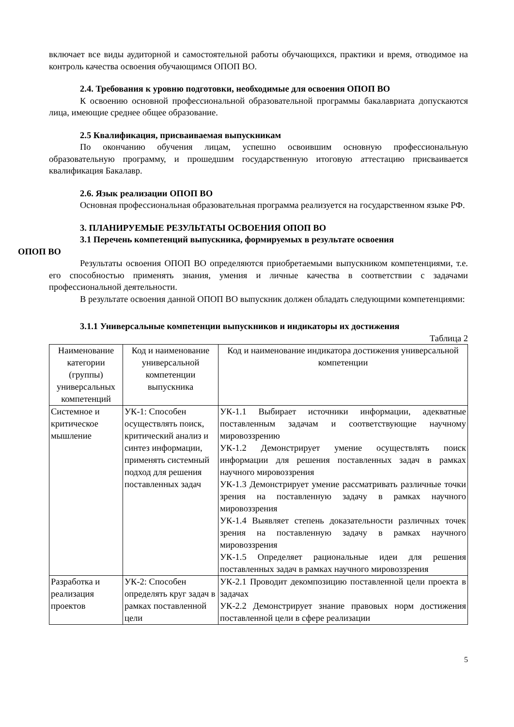включает все виды аудиторной и самостоятельной работы обучающихся, практики и время, отводимое на контроль качества освоения обучающимся ОПОП ВО.
2.4. Требования к уровню подготовки, необходимые для освоения ОПОП ВО
К освоению основной профессиональной образовательной программы бакалавриата допускаются лица, имеющие среднее общее образование.
2.5 Квалификация, присваиваемая выпускникам
По окончанию обучения лицам, успешно освоившим основную профессиональную образовательную программу, и прошедшим государственную итоговую аттестацию присваивается квалификация Бакалавр.
2.6. Язык реализации ОПОП ВО
Основная профессиональная образовательная программа реализуется на государственном языке РФ.
3. ПЛАНИРУЕМЫЕ РЕЗУЛЬТАТЫ ОСВОЕНИЯ ОПОП ВО
3.1 Перечень компетенций выпускника, формируемых в результате освоения
ОПОП ВО
Результаты освоения ОПОП ВО определяются приобретаемыми выпускником компетенциями, т.е. его способностью применять знания, умения и личные качества в соответствии с задачами профессиональной деятельности.
В результате освоения данной ОПОП ВО выпускник должен обладать следующими компетенциями:
3.1.1 Универсальные компетенции выпускников и индикаторы их достижения
Таблица 2
| Наименование категории (группы) универсальных компетенций | Код и наименование универсальной компетенции выпускника | Код и наименование индикатора достижения универсальной компетенции |
| --- | --- | --- |
| Системное и критическое мышление | УК-1: Способен осуществлять поиск, критический анализ и синтез информации, применять системный подход для решения поставленных задач | УК-1.1 Выбирает источники информации, адекватные поставленным задачам и соответствующие научному мировоззрению УК-1.2 Демонстрирует умение осуществлять поиск информации для решения поставленных задач в рамках научного мировоззрения УК-1.3 Демонстрирует умение рассматривать различные точки зрения на поставленную задачу в рамках научного мировоззрения УК-1.4 Выявляет степень доказательности различных точек зрения на поставленную задачу в рамках научного мировоззрения УК-1.5 Определяет рациональные идеи для решения поставленных задач в рамках научного мировоззрения |
| Разработка и реализация проектов | УК-2: Способен определять круг задач в рамках поставленной цели | УК-2.1 Проводит декомпозицию поставленной цели проекта в задачах УК-2.2 Демонстрирует знание правовых норм достижения поставленной цели в сфере реализации |
5